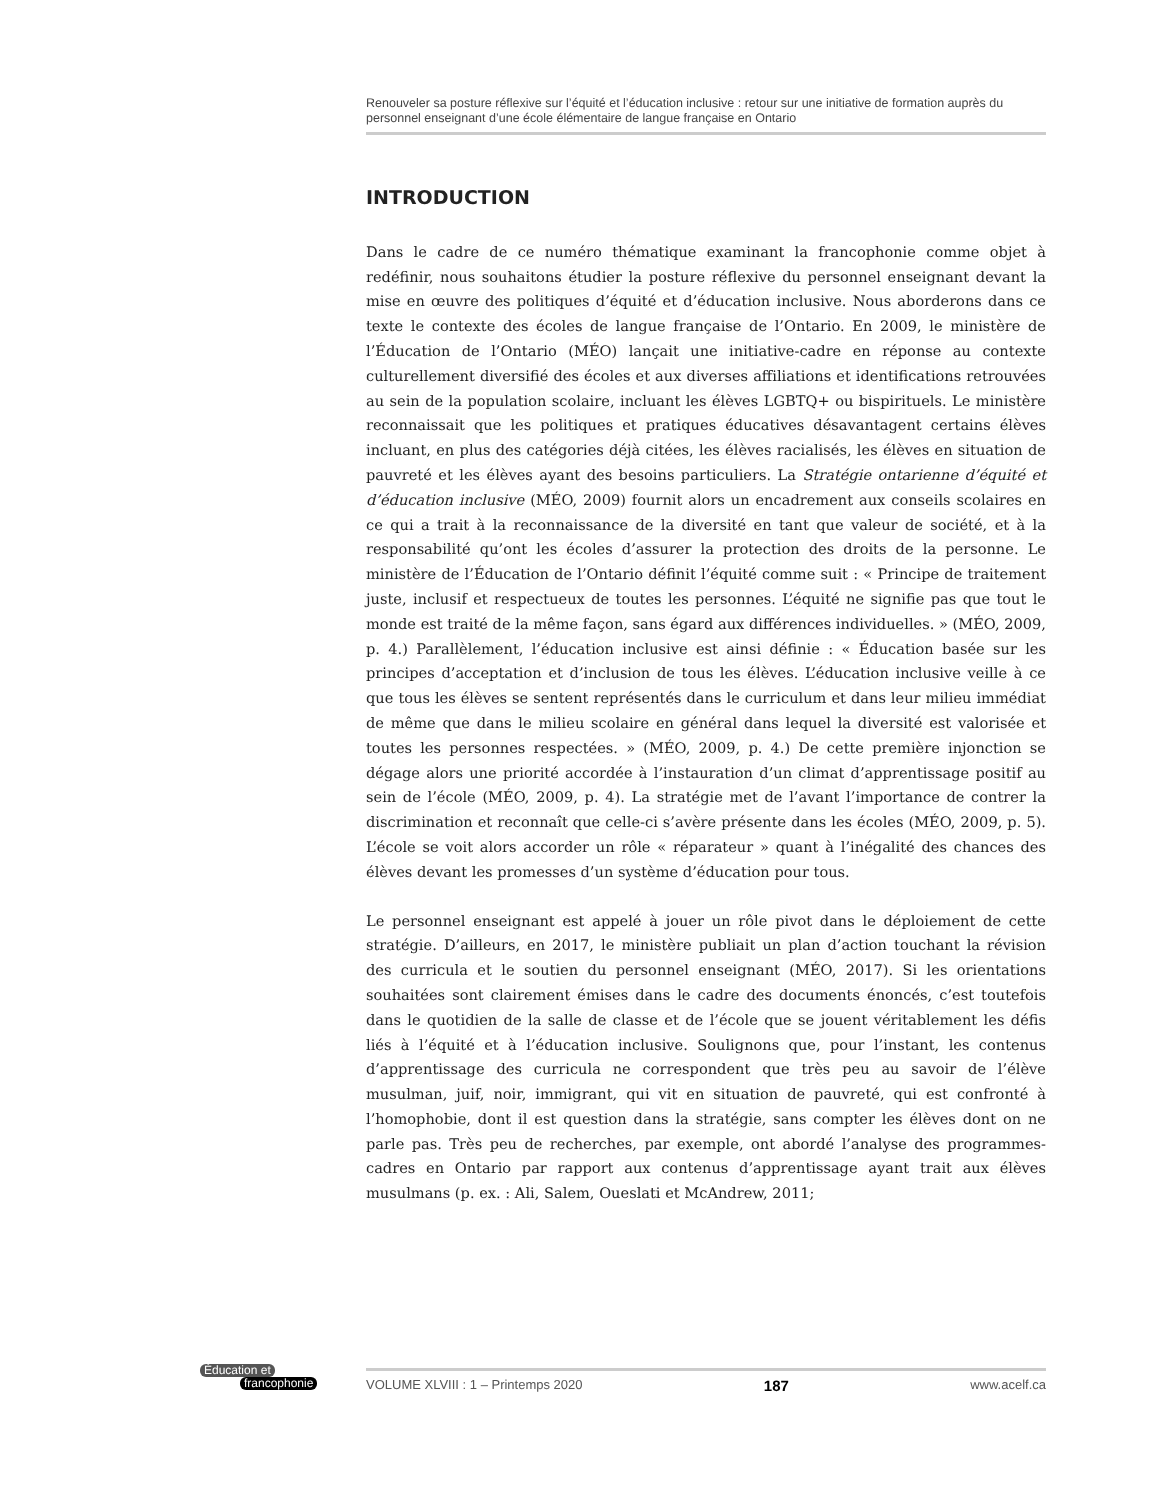Renouveler sa posture réflexive sur l’équité et l’éducation inclusive : retour sur une initiative de formation auprès du personnel enseignant d’une école élémentaire de langue française en Ontario
INTRODUCTION
Dans le cadre de ce numéro thématique examinant la francophonie comme objet à redéfinir, nous souhaitons étudier la posture réflexive du personnel enseignant devant la mise en œuvre des politiques d’équité et d’éducation inclusive. Nous aborderons dans ce texte le contexte des écoles de langue française de l’Ontario. En 2009, le ministère de l’Éducation de l’Ontario (MÉO) lançait une initiative-cadre en réponse au contexte culturellement diversifié des écoles et aux diverses affiliations et identifications retrouvées au sein de la population scolaire, incluant les élèves LGBTQ+ ou bispirituels. Le ministère reconnaissait que les politiques et pratiques éducatives désavantagent certains élèves incluant, en plus des catégories déjà citées, les élèves racialisés, les élèves en situation de pauvreté et les élèves ayant des besoins particuliers. La Stratégie ontarienne d’équité et d’éducation inclusive (MÉO, 2009) fournit alors un encadrement aux conseils scolaires en ce qui a trait à la reconnaissance de la diversité en tant que valeur de société, et à la responsabilité qu’ont les écoles d’assurer la protection des droits de la personne. Le ministère de l’Éducation de l’Ontario définit l’équité comme suit : « Principe de traitement juste, inclusif et respectueux de toutes les personnes. L’équité ne signifie pas que tout le monde est traité de la même façon, sans égard aux différences individuelles. » (MÉO, 2009, p. 4.) Parallèlement, l’éducation inclusive est ainsi définie : « Éducation basée sur les principes d’acceptation et d’inclusion de tous les élèves. L’éducation inclusive veille à ce que tous les élèves se sentent représentés dans le curriculum et dans leur milieu immédiat de même que dans le milieu scolaire en général dans lequel la diversité est valorisée et toutes les personnes respectées. » (MÉO, 2009, p. 4.) De cette première injonction se dégage alors une priorité accordée à l’instauration d’un climat d’apprentissage positif au sein de l’école (MÉO, 2009, p. 4). La stratégie met de l’avant l’importance de contrer la discrimination et reconnaît que celle-ci s’avère présente dans les écoles (MÉO, 2009, p. 5). L’école se voit alors accorder un rôle « réparateur » quant à l’inégalité des chances des élèves devant les promesses d’un système d’éducation pour tous.
Le personnel enseignant est appelé à jouer un rôle pivot dans le déploiement de cette stratégie. D’ailleurs, en 2017, le ministère publiait un plan d’action touchant la révision des curricula et le soutien du personnel enseignant (MÉO, 2017). Si les orientations souhaitées sont clairement émises dans le cadre des documents énoncés, c’est toutefois dans le quotidien de la salle de classe et de l’école que se jouent véritablement les défis liés à l’équité et à l’éducation inclusive. Soulignons que, pour l’instant, les contenus d’apprentissage des curricula ne correspondent que très peu au savoir de l’élève musulman, juif, noir, immigrant, qui vit en situation de pauvreté, qui est confronté à l’homophobie, dont il est question dans la stratégie, sans compter les élèves dont on ne parle pas. Très peu de recherches, par exemple, ont abordé l’analyse des programmes-cadres en Ontario par rapport aux contenus d’apprentissage ayant trait aux élèves musulmans (p. ex. : Ali, Salem, Oueslati et McAndrew, 2011;
Éducation et
francophonie
VOLUME XLVIII : 1 – Printemps 2020 187 www.acelf.ca